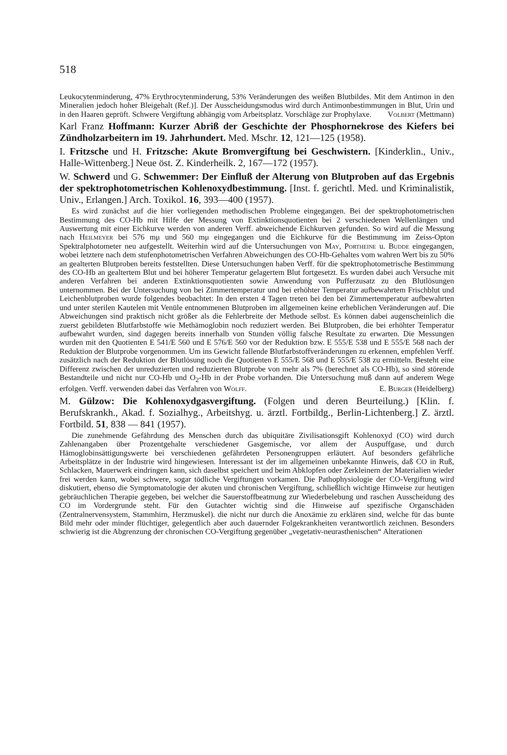518
Leukocytenminderung, 47% Erythrocytenminderung, 53% Veränderungen des weißen Blutbildes. Mit dem Antimon in den Mineralien jedoch hoher Bleigehalt (Ref.)]. Der Ausscheidungsmodus wird durch Antimonbestimmungen in Blut, Urin und in den Haaren geprüft. Schwere Vergiftung abhängig vom Arbeitsplatz. Vorschläge zur Prophylaxe. Volbert (Mettmann)
Karl Franz Hoffmann: Kurzer Abriß der Geschichte der Phosphornekrose des Kiefers bei Zündholzarbeitern im 19. Jahrhundert. Med. Mschr. 12, 121—125 (1958).
I. Fritzsche und H. Fritzsche: Akute Bromvergiftung bei Geschwistern. [Kinderklin., Univ., Halle-Wittenberg.] Neue öst. Z. Kinderheilk. 2, 167—172 (1957).
W. Schwerd und G. Schwemmer: Der Einfluß der Alterung von Blutproben auf das Ergebnis der spektrophotometrischen Kohlenoxydbestimmung. [Inst. f. gerichtl. Med. und Kriminalistik, Univ., Erlangen.] Arch. Toxikol. 16, 393—400 (1957).
Es wird zunächst auf die hier vorliegenden methodischen Probleme eingegangen. Bei der spektrophotometrischen Bestimmung des CO-Hb mit Hilfe der Messung von Extinktionsquotienten bei 2 verschiedenen Wellenlängen und Auswertung mit einer Eichkurve werden von anderen Verff. abweichende Eichkurven gefunden. So wird auf die Messung nach Heilmeyer bei 576 mμ und 560 mμ eingegangen und die Eichkurve für die Bestimmung im Zeiss-Opton Spektralphotometer neu aufgestellt. Weiterhin wird auf die Untersuchungen von May, Portheine u. Budde eingegangen, wobei letztere nach dem stufenphotometrischen Verfahren Abweichungen des CO-Hb-Gehaltes vom wahren Wert bis zu 50% an gealterten Blutproben bereits feststellten. Diese Untersuchungen haben Verff. für die spektrophotometrische Bestimmung des CO-Hb an gealtertem Blut und bei höherer Temperatur gelagertem Blut fortgesetzt. Es wurden dabei auch Versuche mit anderen Verfahren bei anderen Extinktionsquotienten sowie Anwendung von Pufferzusatz zu den Blutlösungen unternommen. Bei der Untersuchung von bei Zimmertemperatur und bei erhöhter Temperatur aufbewahrtem Frischblut und Leichenblutproben wurde folgendes beobachtet: In den ersten 4 Tagen treten bei den bei Zimmertemperatur aufbewahrten und unter sterilen Kautelen mit Venüle entnommenen Blutproben im allgemeinen keine erheblichen Veränderungen auf. Die Abweichungen sind praktisch nicht größer als die Fehlerbreite der Methode selbst. Es können dabei augenscheinlich die zuerst gebildeten Blutfarbstoffe wie Methämoglobin noch reduziert werden. Bei Blutproben, die bei erhöhter Temperatur aufbewahrt wurden, sind dagegen bereits innerhalb von Stunden völlig falsche Resultate zu erwarten. Die Messungen wurden mit den Quotienten E 541/E 560 und E 576/E 560 vor der Reduktion bzw. E 555/E 538 und E 555/E 568 nach der Reduktion der Blutprobe vorgenommen. Um ins Gewicht fallende Blutfarbstoffveränderungen zu erkennen, empfehlen Verff. zusätzlich nach der Reduktion der Blutlösung noch die Quotienten E 555/E 568 und E 555/E 538 zu ermitteln. Besteht eine Differenz zwischen der unreduzierten und reduzierten Blutprobe von mehr als 7% (berechnet als CO-Hb), so sind störende Bestandteile und nicht nur CO-Hb und O<sub>2</sub>-Hb in der Probe vorhanden. Die Untersuchung muß dann auf anderem Wege erfolgen. Verff. verwenden dabei das Verfahren von Wolff. E. Burger (Heidelberg)
M. Gülzow: Die Kohlenoxydgasvergiftung. (Folgen und deren Beurteilung.) [Klin. f. Berufskrankh., Akad. f. Sozialhyg., Arbeitshyg. u. ärztl. Fortbildg., Berlin-Lichtenberg.] Z. ärztl. Fortbild. 51, 838 — 841 (1957).
Die zunehmende Gefährdung des Menschen durch das ubiquitäre Zivilisationsgift Kohlenoxyd (CO) wird durch Zahlenangaben über Prozentgehalte verschiedener Gasgemische, vor allem der Auspuffgase, und durch Hämoglobinsättigungswerte bei verschiedenen gefährdeten Personengruppen erläutert. Auf besonders gefährliche Arbeitsplätze in der Industrie wird hingewiesen. Interessant ist der im allgemeinen unbekannte Hinweis, daß CO in Ruß, Schlacken, Mauerwerk eindringen kann, sich daselbst speichert und beim Abklopfen oder Zerkleinern der Materialien wieder frei werden kann, wobei schwere, sogar tödliche Vergiftungen vorkamen. Die Pathophysiologie der CO-Vergiftung wird diskutiert, ebenso die Symptomatologie der akuten und chronischen Vergiftung, schließlich wichtige Hinweise zur heutigen gebräuchlichen Therapie gegeben, bei welcher die Sauerstoffbeatmung zur Wiederbelebung und raschen Ausscheidung des CO im Vordergrunde steht. Für den Gutachter wichtig sind die Hinweise auf spezifische Organschäden (Zentralnervensystem, Stammhirn, Herzmuskel). die nicht nur durch die Anoxämie zu erklären sind, welche für das bunte Bild mehr oder minder flüchtiger, gelegentlich aber auch dauernder Folgekrankheiten verantwortlich zeichnen. Besonders schwierig ist die Abgrenzung der chronischen CO-Vergiftung gegenüber „vegetativ-neurasthenischen“ Alterationen